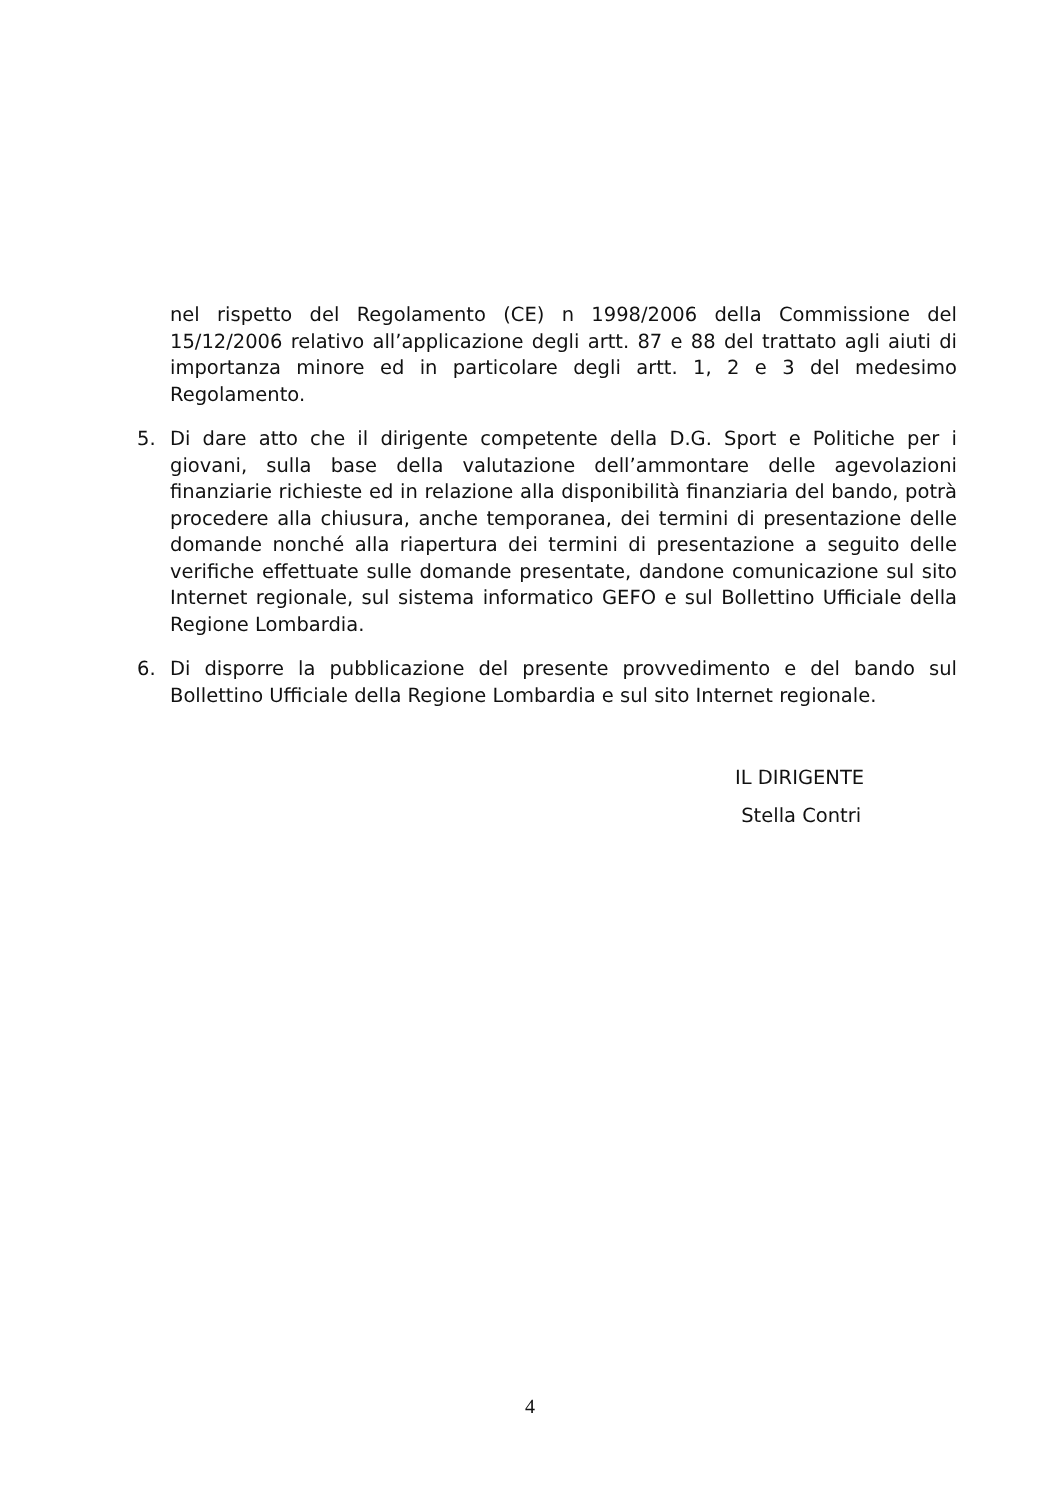nel rispetto del Regolamento (CE) n 1998/2006 della Commissione del 15/12/2006 relativo all’applicazione degli artt. 87 e 88 del trattato agli aiuti di importanza minore ed in particolare degli artt. 1, 2 e 3 del medesimo Regolamento.
5. Di dare atto che il dirigente competente della D.G. Sport e Politiche per i giovani, sulla base della valutazione dell’ammontare delle agevolazioni finanziarie richieste ed in relazione alla disponibilità finanziaria del bando, potrà procedere alla chiusura, anche temporanea, dei termini di presentazione delle domande nonché alla riapertura dei termini di presentazione a seguito delle verifiche effettuate sulle domande presentate, dandone comunicazione sul sito Internet regionale, sul sistema informatico GEFO e sul Bollettino Ufficiale della Regione Lombardia.
6. Di disporre la pubblicazione del presente provvedimento e del bando sul Bollettino Ufficiale della Regione Lombardia e sul sito Internet regionale.
IL DIRIGENTE
Stella Contri
4